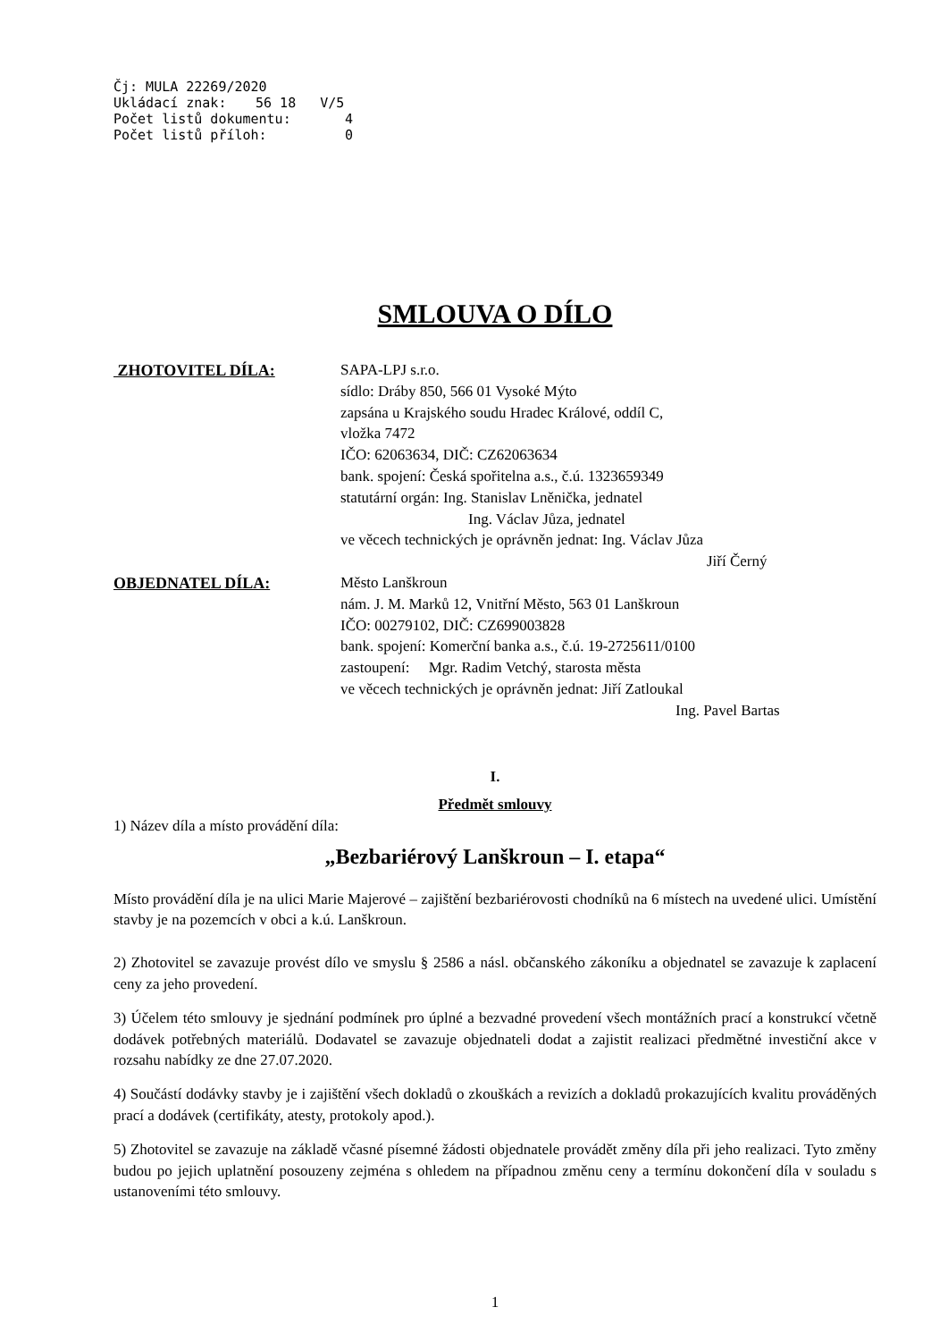Čj: MULA 22269/2020
Ukládací znak: 56 18 V/5
Počet listů dokumentu: 4
Počet listů příloh: 0
SMLOUVA O DÍLO
ZHOTOVITEL DÍLA: SAPA-LPJ s.r.o.
sídlo: Dráby 850, 566 01 Vysoké Mýto
zapsána u Krajského soudu Hradec Králové, oddíl C,
vložka 7472
IČO: 62063634, DIČ: CZ62063634
bank. spojení: Česká spořitelna a.s., č.ú. 1323659349
statutární orgán: Ing. Stanislav Lněnička, jednatel
Ing. Václav Jůza, jednatel
ve věcech technických je oprávněn jednat: Ing. Václav Jůza
Jiří Černý
OBJEDNATEL DÍLA: Město Lanškroun
nám. J. M. Marků 12, Vnitřní Město, 563 01 Lanškroun
IČO: 00279102, DIČ: CZ699003828
bank. spojení: Komerční banka a.s., č.ú. 19-2725611/0100
zastoupení: Mgr. Radim Vetchý, starosta města
ve věcech technických je oprávněn jednat: Jiří Zatloukal
Ing. Pavel Bartas
I.
Předmět smlouvy
1) Název díla a místo provádění díla:
„Bezbariérový Lanškroun – I. etapa“
Místo provádění díla je na ulici Marie Majerové – zajištění bezbariérovosti chodníků na 6 místech na uvedené ulici. Umístění stavby je na pozemcích v obci a k.ú. Lanškroun.
2) Zhotovitel se zavazuje provést dílo ve smyslu § 2586 a násl. občanského zákoníku a objednatel se zavazuje k zaplacení ceny za jeho provedení.
3) Účelem této smlouvy je sjednání podmínek pro úplné a bezvadné provedení všech montážních prací a konstrukcí včetně dodávek potřebných materiálů. Dodavatel se zavazuje objednateli dodat a zajistit realizaci předmětné investiční akce v rozsahu nabídky ze dne 27.07.2020.
4) Součástí dodávky stavby je i zajištění všech dokladů o zkouškách a revizích a dokladů prokazujících kvalitu prováděných prací a dodávek (certifikáty, atesty, protokoly apod.).
5) Zhotovitel se zavazuje na základě včasné písemné žádosti objednatele provádět změny díla při jeho realizaci. Tyto změny budou po jejich uplatnění posouzeny zejména s ohledem na případnou změnu ceny a termínu dokončení díla v souladu s ustanoveními této smlouvy.
1